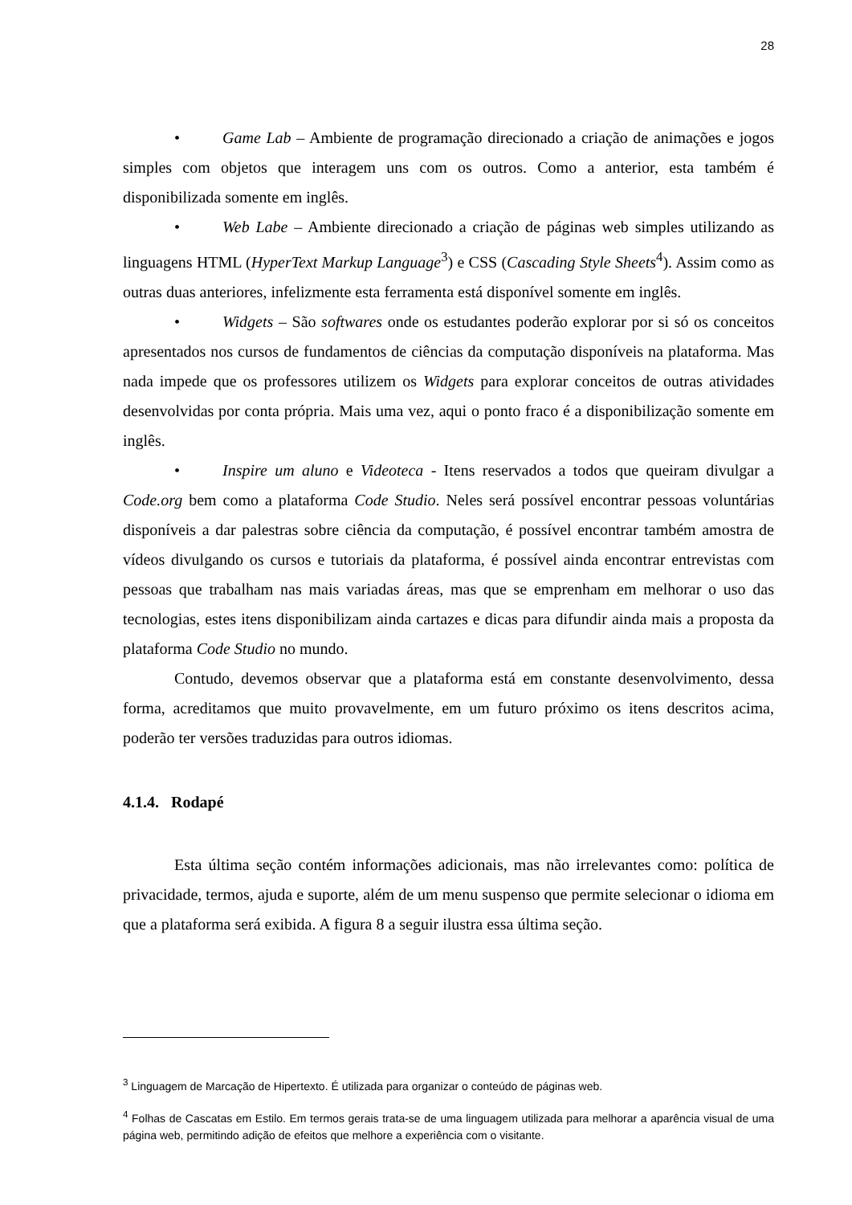28
• Game Lab – Ambiente de programação direcionado a criação de animações e jogos simples com objetos que interagem uns com os outros. Como a anterior, esta também é disponibilizada somente em inglês.
• Web Labe – Ambiente direcionado a criação de páginas web simples utilizando as linguagens HTML (HyperText Markup Language<sup>3</sup>) e CSS (Cascading Style Sheets<sup>4</sup>). Assim como as outras duas anteriores, infelizmente esta ferramenta está disponível somente em inglês.
• Widgets – São softwares onde os estudantes poderão explorar por si só os conceitos apresentados nos cursos de fundamentos de ciências da computação disponíveis na plataforma. Mas nada impede que os professores utilizem os Widgets para explorar conceitos de outras atividades desenvolvidas por conta própria. Mais uma vez, aqui o ponto fraco é a disponibilização somente em inglês.
• Inspire um aluno e Videoteca - Itens reservados a todos que queiram divulgar a Code.org bem como a plataforma Code Studio. Neles será possível encontrar pessoas voluntárias disponíveis a dar palestras sobre ciência da computação, é possível encontrar também amostra de vídeos divulgando os cursos e tutoriais da plataforma, é possível ainda encontrar entrevistas com pessoas que trabalham nas mais variadas áreas, mas que se emprenham em melhorar o uso das tecnologias, estes itens disponibilizam ainda cartazes e dicas para difundir ainda mais a proposta da plataforma Code Studio no mundo.
Contudo, devemos observar que a plataforma está em constante desenvolvimento, dessa forma, acreditamos que muito provavelmente, em um futuro próximo os itens descritos acima, poderão ter versões traduzidas para outros idiomas.
4.1.4. Rodapé
Esta última seção contém informações adicionais, mas não irrelevantes como: política de privacidade, termos, ajuda e suporte, além de um menu suspenso que permite selecionar o idioma em que a plataforma será exibida. A figura 8 a seguir ilustra essa última seção.
<sup>3</sup> Linguagem de Marcação de Hipertexto. É utilizada para organizar o conteúdo de páginas web.
<sup>4</sup> Folhas de Cascatas em Estilo. Em termos gerais trata-se de uma linguagem utilizada para melhorar a aparência visual de uma página web, permitindo adição de efeitos que melhore a experiência com o visitante.